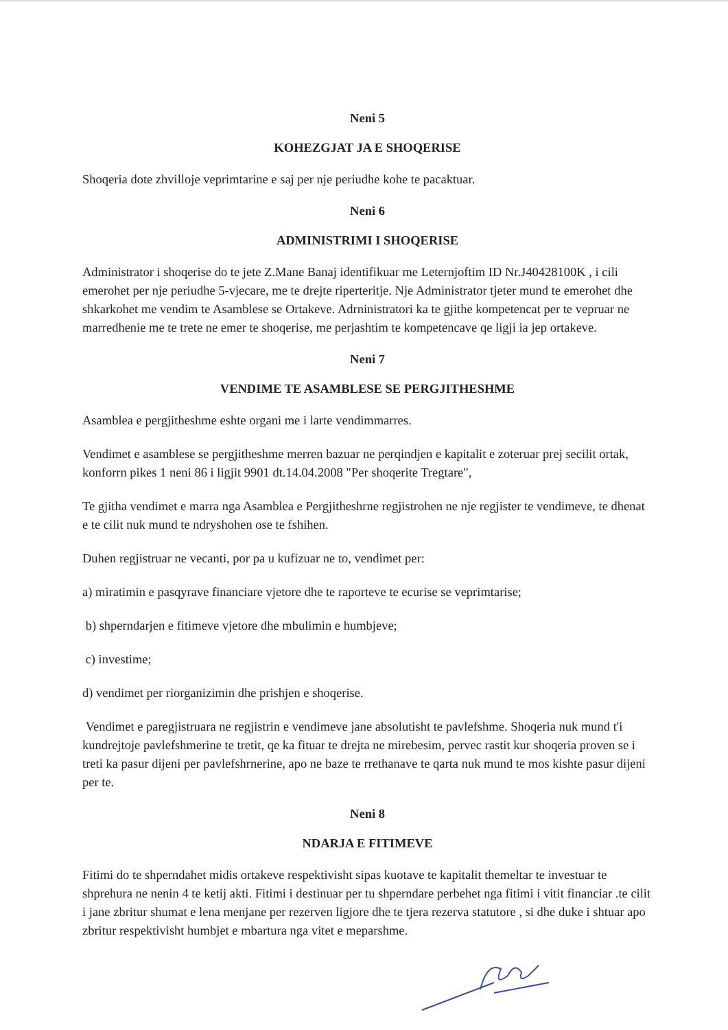Neni 5
KOHEZGJAT JA E SHOQERISE
Shoqeria dote zhvilloje veprimtarine e saj per nje periudhe kohe te pacaktuar.
Neni 6
ADMINISTRIMI I SHOQERISE
Administrator i shoqerise do te jete Z.Mane Banaj identifikuar me Leternjoftim ID Nr.J40428100K , i cili emerohet per nje periudhe 5-vjecare, me te drejte riperteritje. Nje Administrator tjeter mund te emerohet dhe shkarkohet me vendim te Asamblese se Ortakeve. Adrninistratori ka te gjithe kompetencat per te vepruar ne marredhenie me te trete ne emer te shoqerise, me perjashtim te kompetencave qe ligji ia jep ortakeve.
Neni 7
VENDIME TE ASAMBLESE SE PERGJITHESHME
Asamblea e pergjitheshme eshte organi me i larte vendimmarres.
Vendimet e asamblese se pergjitheshme merren bazuar ne perqindjen e kapitalit e zoteruar prej secilit ortak, konforrn pikes 1 neni 86 i ligjit 9901 dt.14.04.2008 "Per shoqerite Tregtare",
Te gjitha vendimet e marra nga Asamblea e Pergjitheshrne regjistrohen ne nje regjister te vendimeve, te dhenat e te cilit nuk mund te ndryshohen ose te fshihen.
Duhen regjistruar ne vecanti, por pa u kufizuar ne to, vendimet per:
a) miratimin e pasqyrave financiare vjetore dhe te raporteve te ecurise se veprimtarise;
b) shperndarjen e fitimeve vjetore dhe mbulimin e humbjeve;
c) investime;
d) vendimet per riorganizimin dhe prishjen e shoqerise.
Vendimet e paregjistruara ne regjistrin e vendimeve jane absolutisht te pavlefshme. Shoqeria nuk mund t'i kundrejtoje pavlefshmerine te tretit, qe ka fituar te drejta ne mirebesim, pervec rastit kur shoqeria proven se i treti ka pasur dijeni per pavlefshrnerine, apo ne baze te rrethanave te qarta nuk mund te mos kishte pasur dijeni per te.
Neni 8
NDARJA E FITIMEVE
Fitimi do te shperndahet midis ortakeve respektivisht sipas kuotave te kapitalit themeltar te investuar te shprehura ne nenin 4 te ketij akti. Fitimi i destinuar per tu shperndare perbehet nga fitimi i vitit financiar .te cilit i jane zbritur shumat e lena menjane per rezerven ligjore dhe te tjera rezerva statutore , si dhe duke i shtuar apo zbritur respektivisht humbjet e mbartura nga vitet e meparshme.